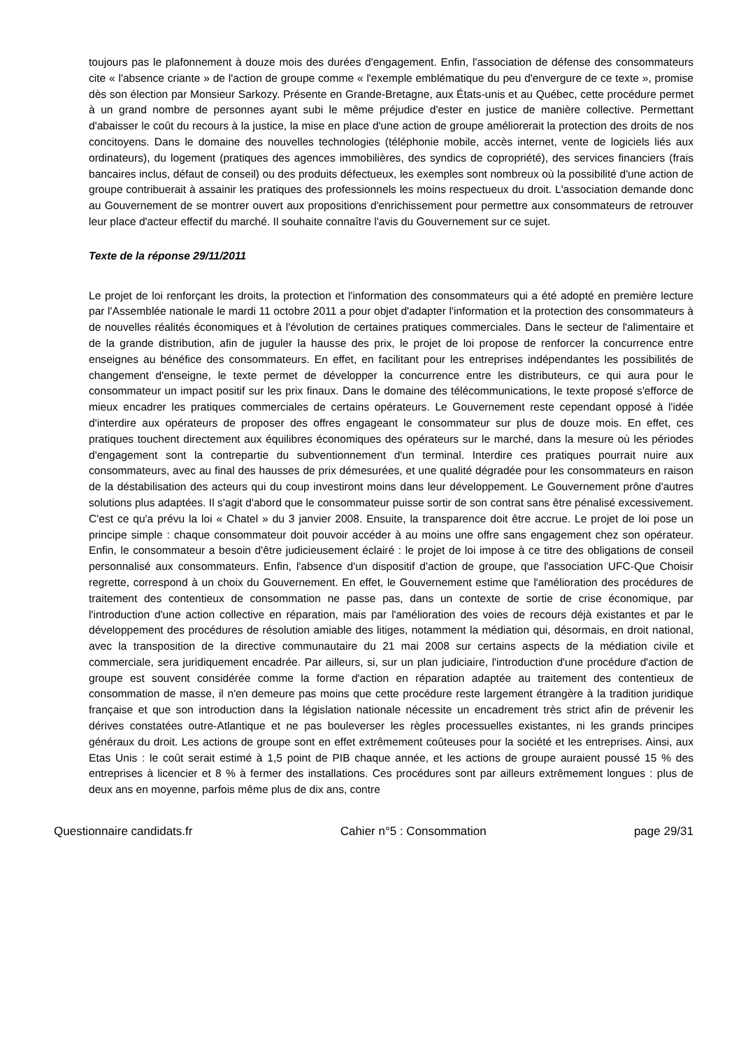toujours pas le plafonnement à douze mois des durées d'engagement. Enfin, l'association de défense des consommateurs cite « l'absence criante » de l'action de groupe comme « l'exemple emblématique du peu d'envergure de ce texte », promise dès son élection par Monsieur Sarkozy. Présente en Grande-Bretagne, aux États-unis et au Québec, cette procédure permet à un grand nombre de personnes ayant subi le même préjudice d'ester en justice de manière collective. Permettant d'abaisser le coût du recours à la justice, la mise en place d'une action de groupe améliorerait la protection des droits de nos concitoyens. Dans le domaine des nouvelles technologies (téléphonie mobile, accès internet, vente de logiciels liés aux ordinateurs), du logement (pratiques des agences immobilières, des syndics de copropriété), des services financiers (frais bancaires inclus, défaut de conseil) ou des produits défectueux, les exemples sont nombreux où la possibilité d'une action de groupe contribuerait à assainir les pratiques des professionnels les moins respectueux du droit. L'association demande donc au Gouvernement de se montrer ouvert aux propositions d'enrichissement pour permettre aux consommateurs de retrouver leur place d'acteur effectif du marché. Il souhaite connaître l'avis du Gouvernement sur ce sujet.
Texte de la réponse 29/11/2011
Le projet de loi renforçant les droits, la protection et l'information des consommateurs qui a été adopté en première lecture par l'Assemblée nationale le mardi 11 octobre 2011 a pour objet d'adapter l'information et la protection des consommateurs à de nouvelles réalités économiques et à l'évolution de certaines pratiques commerciales. Dans le secteur de l'alimentaire et de la grande distribution, afin de juguler la hausse des prix, le projet de loi propose de renforcer la concurrence entre enseignes au bénéfice des consommateurs. En effet, en facilitant pour les entreprises indépendantes les possibilités de changement d'enseigne, le texte permet de développer la concurrence entre les distributeurs, ce qui aura pour le consommateur un impact positif sur les prix finaux. Dans le domaine des télécommunications, le texte proposé s'efforce de mieux encadrer les pratiques commerciales de certains opérateurs. Le Gouvernement reste cependant opposé à l'idée d'interdire aux opérateurs de proposer des offres engageant le consommateur sur plus de douze mois. En effet, ces pratiques touchent directement aux équilibres économiques des opérateurs sur le marché, dans la mesure où les périodes d'engagement sont la contrepartie du subventionnement d'un terminal. Interdire ces pratiques pourrait nuire aux consommateurs, avec au final des hausses de prix démesurées, et une qualité dégradée pour les consommateurs en raison de la déstabilisation des acteurs qui du coup investiront moins dans leur développement. Le Gouvernement prône d'autres solutions plus adaptées. Il s'agit d'abord que le consommateur puisse sortir de son contrat sans être pénalisé excessivement. C'est ce qu'a prévu la loi « Chatel » du 3 janvier 2008. Ensuite, la transparence doit être accrue. Le projet de loi pose un principe simple : chaque consommateur doit pouvoir accéder à au moins une offre sans engagement chez son opérateur. Enfin, le consommateur a besoin d'être judicieusement éclairé : le projet de loi impose à ce titre des obligations de conseil personnalisé aux consommateurs. Enfin, l'absence d'un dispositif d'action de groupe, que l'association UFC-Que Choisir regrette, correspond à un choix du Gouvernement. En effet, le Gouvernement estime que l'amélioration des procédures de traitement des contentieux de consommation ne passe pas, dans un contexte de sortie de crise économique, par l'introduction d'une action collective en réparation, mais par l'amélioration des voies de recours déjà existantes et par le développement des procédures de résolution amiable des litiges, notamment la médiation qui, désormais, en droit national, avec la transposition de la directive communautaire du 21 mai 2008 sur certains aspects de la médiation civile et commerciale, sera juridiquement encadrée. Par ailleurs, si, sur un plan judiciaire, l'introduction d'une procédure d'action de groupe est souvent considérée comme la forme d'action en réparation adaptée au traitement des contentieux de consommation de masse, il n'en demeure pas moins que cette procédure reste largement étrangère à la tradition juridique française et que son introduction dans la législation nationale nécessite un encadrement très strict afin de prévenir les dérives constatées outre-Atlantique et ne pas bouleverser les règles processuelles existantes, ni les grands principes généraux du droit. Les actions de groupe sont en effet extrêmement coûteuses pour la société et les entreprises. Ainsi, aux Etas Unis : le coût serait estimé à 1,5 point de PIB chaque année, et les actions de groupe auraient poussé 15 % des entreprises à licencier et 8 % à fermer des installations. Ces procédures sont par ailleurs extrêmement longues : plus de deux ans en moyenne, parfois même plus de dix ans, contre
Questionnaire candidats.fr Cahier n°5 : Consommation page 29/31